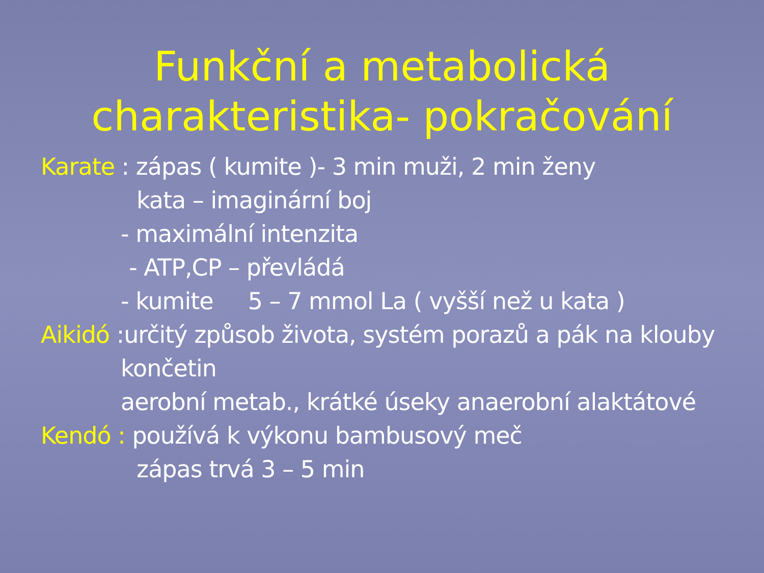Funkční a metabolická
charakteristika- pokračování
Karate : zápas ( kumite )- 3 min muži, 2 min ženy
kata – imaginární boj
- maximální intenzita
- ATP,CP – převládá
- kumite 5 – 7 mmol La ( vyšší než u kata )
Aikidó :určitý způsob života, systém porazů a pák na klouby
končetin
aerobní metab., krátké úseky anaerobní alaktátové
Kendó : používá k výkonu bambusový meč
zápas trvá 3 – 5 min